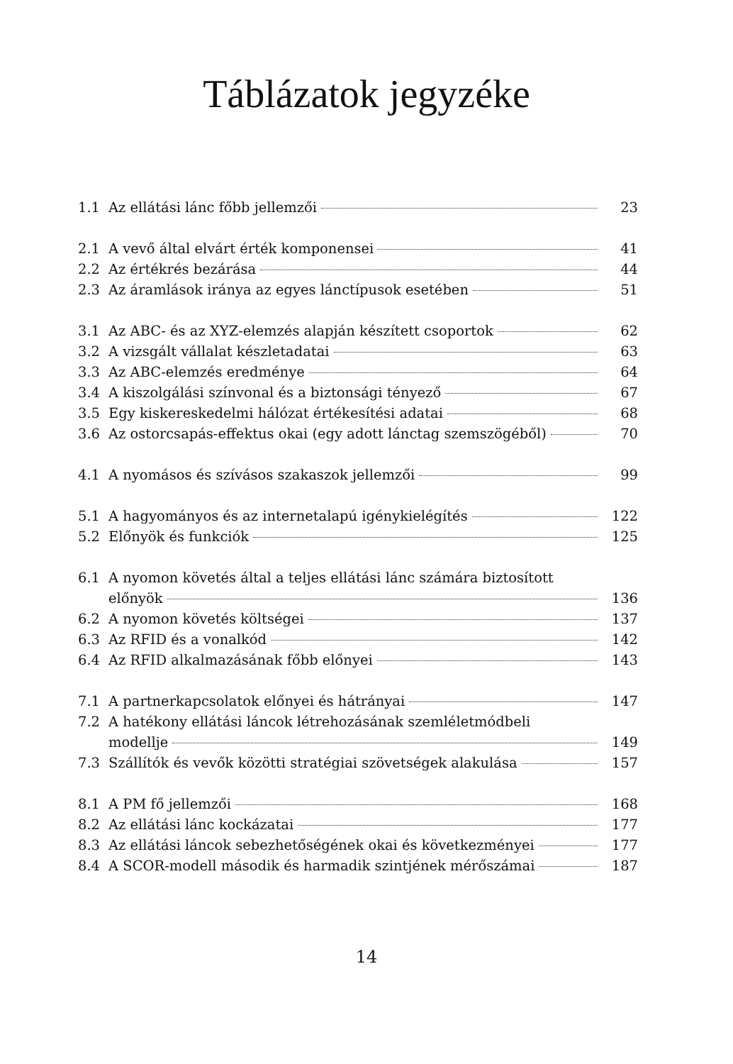Táblázatok jegyzéke
1.1 Az ellátási lánc főbb jellemzői 23
2.1 A vevő által elvárt érték komponensei 41
2.2 Az értékrés bezárása 44
2.3 Az áramlások iránya az egyes lánctípusok esetében 51
3.1 Az ABC- és az XYZ-elemzés alapján készített csoportok 62
3.2 A vizsgált vállalat készletadatai 63
3.3 Az ABC-elemzés eredménye 64
3.4 A kiszolgálási színvonal és a biztonsági tényező 67
3.5 Egy kiskereskedelmi hálózat értékesítési adatai 68
3.6 Az ostorcsapás-effektus okai (egy adott lánctag szemszögéből) 70
4.1 A nyomásos és szívásos szakaszok jellemzői 99
5.1 A hagyományos és az internetalapú igénykielégítés 122
5.2 Előnyök és funkciók 125
6.1 A nyomon követés által a teljes ellátási lánc számára biztosított
előnyök 136
6.2 A nyomon követés költségei 137
6.3 Az RFID és a vonalkód 142
6.4 Az RFID alkalmazásának főbb előnyei 143
7.1 A partnerkapcsolatok előnyei és hátrányai 147
7.2 A hatékony ellátási láncok létrehozásának szemléletmódbeli
modellje 149
7.3 Szállítók és vevők közötti stratégiai szövetségek alakulása 157
8.1 A PM fő jellemzői 168
8.2 Az ellátási lánc kockázatai 177
8.3 Az ellátási láncok sebezhetőségének okai és következményei 177
8.4 A SCOR-modell második és harmadik szintjének mérőszámai 187
14